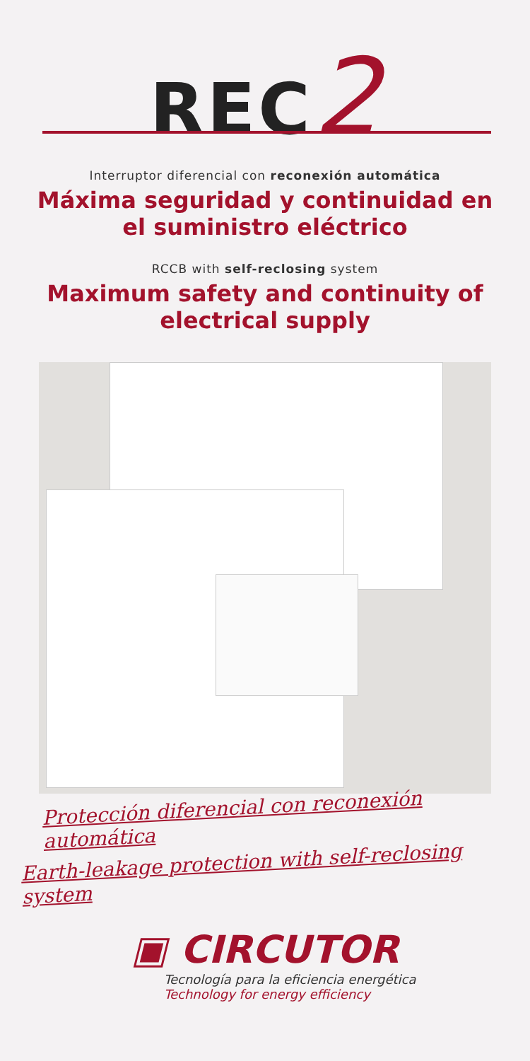REC 2
Interruptor diferencial con reconexión automática
Máxima seguridad y continuidad en el suministro eléctrico
RCCB with self-reclosing system
Maximum safety and continuity of electrical supply
Protección diferencial con reconexión automática
Earth-leakage protection with self-reclosing system
▣ CIRCUTOR
Tecnología para la eficiencia energética
Technology for energy efficiency